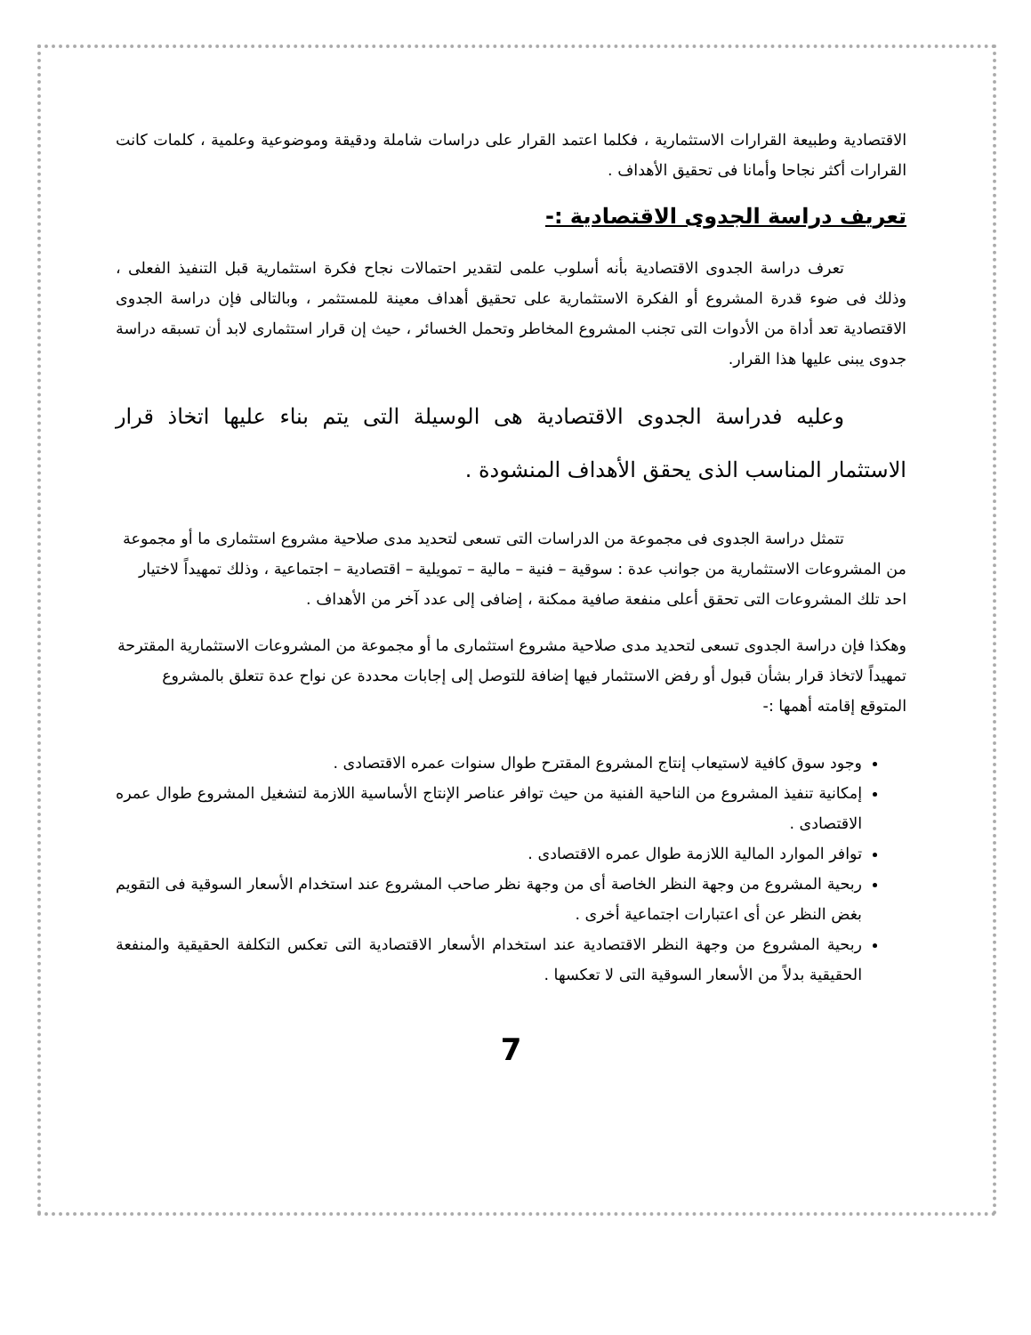الاقتصادية وطبيعة القرارات الاستثمارية ، فكلما اعتمد القرار على دراسات شاملة ودقيقة وموضوعية وعلمية ، كلمات كانت القرارات أكثر نجاحا وأمانا فى تحقيق الأهداف .
تعريف دراسة الجدوى الاقتصادية :-
تعرف دراسة الجدوى الاقتصادية بأنه أسلوب علمى لتقدير احتمالات نجاح فكرة استثمارية قبل التنفيذ الفعلى ، وذلك فى ضوء قدرة المشروع أو الفكرة الاستثمارية على تحقيق أهداف معينة للمستثمر ، وبالتالى فإن دراسة الجدوى الاقتصادية تعد أداة من الأدوات التى تجنب المشروع المخاطر وتحمل الخسائر ، حيث إن قرار استثمارى لابد أن تسبقه دراسة جدوى يبنى عليها هذا القرار.
وعليه فدراسة الجدوى الاقتصادية هى الوسيلة التى يتم بناء عليها اتخاذ قرار الاستثمار المناسب الذى يحقق الأهداف المنشودة .
تتمثل دراسة الجدوى فى مجموعة من الدراسات التى تسعى لتحديد مدى صلاحية مشروع استثمارى ما أو مجموعة من المشروعات الاستثمارية من جوانب عدة : سوقية – فنية – مالية – تمويلية – اقتصادية – اجتماعية ، وذلك تمهيداً لاختيار احد تلك المشروعات التى تحقق أعلى منفعة صافية ممكنة ، إضافى إلى عدد آخر من الأهداف .
وهكذا فإن دراسة الجدوى تسعى لتحديد مدى صلاحية مشروع استثمارى ما أو مجموعة من المشروعات الاستثمارية المقترحة تمهيداً لاتخاذ قرار بشأن قبول أو رفض الاستثمار فيها إضافة للتوصل إلى إجابات محددة عن نواح عدة تتعلق بالمشروع المتوقع إقامته أهمها :-
وجود سوق كافية لاستيعاب إنتاج المشروع المقترح طوال سنوات عمره الاقتصادى .
إمكانية تنفيذ المشروع من الناحية الفنية من حيث توافر عناصر الإنتاج الأساسية اللازمة لتشغيل المشروع طوال عمره الاقتصادى .
توافر الموارد المالية اللازمة طوال عمره الاقتصادى .
ربحية المشروع من وجهة النظر الخاصة أى من وجهة نظر صاحب المشروع عند استخدام الأسعار السوقية فى التقويم بغض النظر عن أى اعتبارات اجتماعية أخرى .
ربحية المشروع من وجهة النظر الاقتصادية عند استخدام الأسعار الاقتصادية التى تعكس التكلفة الحقيقية والمنفعة الحقيقية بدلاً من الأسعار السوقية التى لا تعكسها .
7